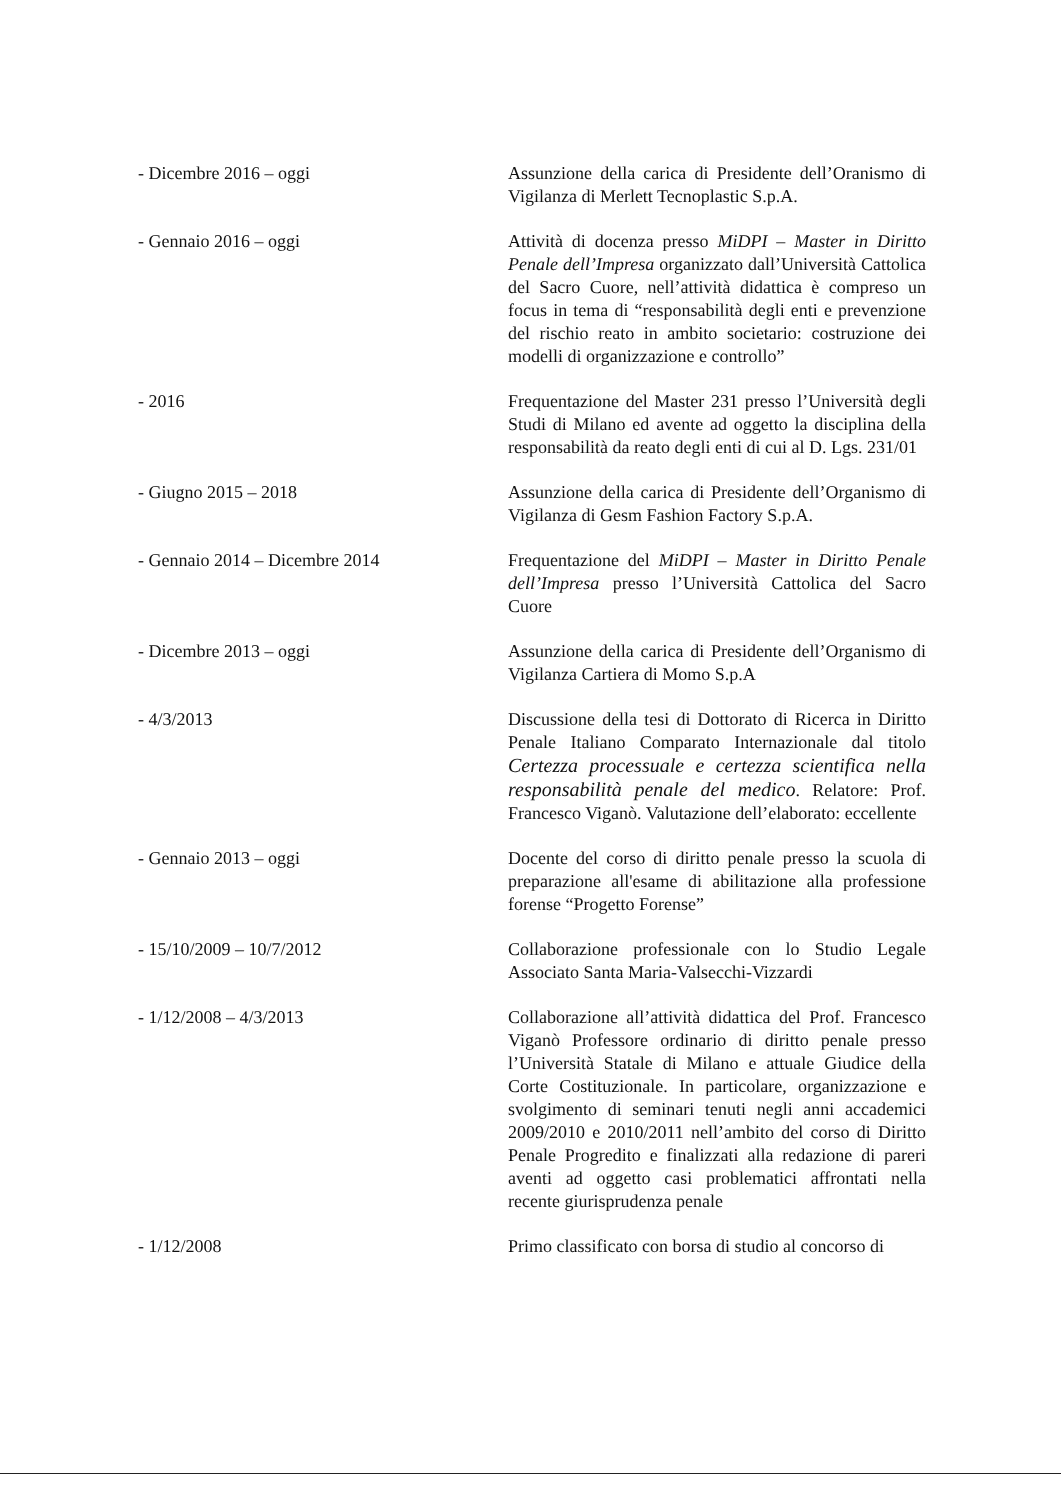| - Dicembre 2016 – oggi | Assunzione della carica di Presidente dell’Oranismo di Vigilanza di Merlett Tecnoplastic S.p.A. |
| - Gennaio 2016 – oggi | Attività di docenza presso MiDPI – Master in Diritto Penale dell’Impresa organizzato dall’Università Cattolica del Sacro Cuore, nell’attività didattica è compreso un focus in tema di “responsabilità degli enti e prevenzione del rischio reato in ambito societario: costruzione dei modelli di organizzazione e controllo” |
| - 2016 | Frequentazione del Master 231 presso l’Università degli Studi di Milano ed avente ad oggetto la disciplina della responsabilità da reato degli enti di cui al D. Lgs. 231/01 |
| - Giugno 2015 – 2018 | Assunzione della carica di Presidente dell’Organismo di Vigilanza di Gesm Fashion Factory S.p.A. |
| - Gennaio 2014 – Dicembre 2014 | Frequentazione del MiDPI – Master in Diritto Penale dell’Impresa presso l’Università Cattolica del Sacro Cuore |
| - Dicembre 2013 – oggi | Assunzione della carica di Presidente dell’Organismo di Vigilanza Cartiera di Momo S.p.A |
| - 4/3/2013 | Discussione della tesi di Dottorato di Ricerca in Diritto Penale Italiano Comparato Internazionale dal titolo Certezza processuale e certezza scientifica nella responsabilità penale del medico . Relatore: Prof. Francesco Viganò. Valutazione dell’elaborato: eccellente |
| - Gennaio 2013 – oggi | Docente del corso di diritto penale presso la scuola di preparazione all'esame di abilitazione alla professione forense “Progetto Forense” |
| - 15/10/2009 – 10/7/2012 | Collaborazione professionale con lo Studio Legale Associato Santa Maria-Valsecchi-Vizzardi |
| - 1/12/2008 – 4/3/2013 | Collaborazione all’attività didattica del Prof. Francesco Viganò Professore ordinario di diritto penale presso l’Università Statale di Milano e attuale Giudice della Corte Costituzionale. In particolare, organizzazione e svolgimento di seminari tenuti negli anni accademici 2009/2010 e 2010/2011 nell’ambito del corso di Diritto Penale Progredito e finalizzati alla redazione di pareri aventi ad oggetto casi problematici affrontati nella recente giurisprudenza penale |
| - 1/12/2008 | Primo classificato con borsa di studio al concorso di |